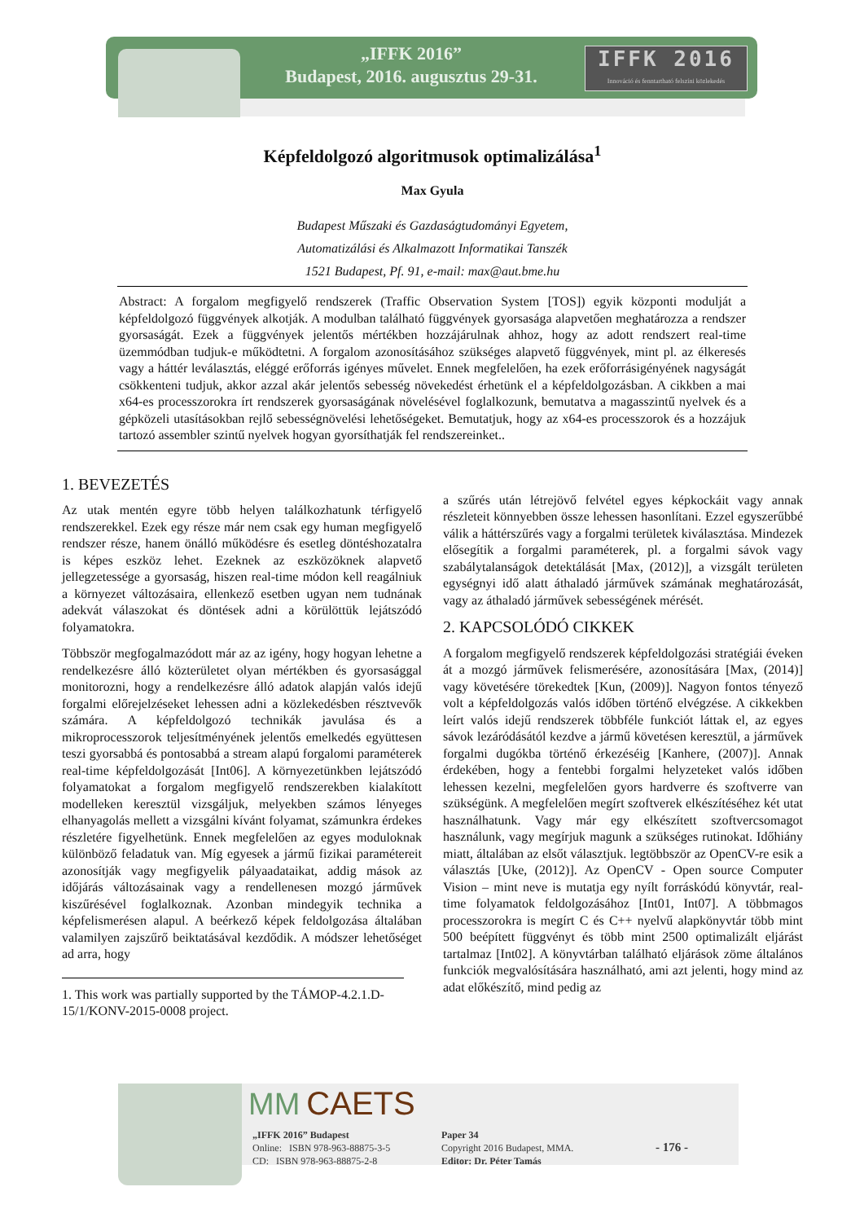„IFFK 2016”
Budapest, 2016. augusztus 29-31.
IFFK 2016
Innováció és fenntartható felszíni közlekedés
Képfeldolgozó algoritmusok optimalizálása<sup>1</sup>
Max Gyula
Budapest Műszaki és Gazdaságtudományi Egyetem,
Automatizálási és Alkalmazott Informatikai Tanszék
1521 Budapest, Pf. 91, e-mail: max@aut.bme.hu
Abstract: A forgalom megfigyelő rendszerek (Traffic Observation System [TOS]) egyik központi modulját a képfeldolgozó függvények alkotják. A modulban található függvények gyorsasága alapvetően meghatározza a rendszer gyorsaságát. Ezek a függvények jelentős mértékben hozzájárulnak ahhoz, hogy az adott rendszert real-time üzemmódban tudjuk-e működtetni. A forgalom azonosításához szükséges alapvető függvények, mint pl. az élkeresés vagy a háttér leválasztás, eléggé erőforrás igényes művelet. Ennek megfelelően, ha ezek erőforrásigényének nagyságát csökkenteni tudjuk, akkor azzal akár jelentős sebesség növekedést érhetünk el a képfeldolgozásban. A cikkben a mai x64-es processzorokra írt rendszerek gyorsaságának növelésével foglalkozunk, bemutatva a magasszintű nyelvek és a gépközeli utasításokban rejlő sebességnövelési lehetőségeket. Bemutatjuk, hogy az x64-es processzorok és a hozzájuk tartozó assembler szintű nyelvek hogyan gyorsíthatják fel rendszereinket..
1. BEVEZETÉS
Az utak mentén egyre több helyen találkozhatunk térfigyelő rendszerekkel. Ezek egy része már nem csak egy human megfigyelő rendszer része, hanem önálló működésre és esetleg döntéshozatalra is képes eszköz lehet. Ezeknek az eszközöknek alapvető jellegzetessége a gyorsaság, hiszen real-time módon kell reagálniuk a környezet változásaira, ellenkező esetben ugyan nem tudnának adekvát válaszokat és döntések adni a körülöttük lejátszódó folyamatokra.
Többször megfogalmazódott már az az igény, hogy hogyan lehetne a rendelkezésre álló közterületet olyan mértékben és gyorsasággal monitorozni, hogy a rendelkezésre álló adatok alapján valós idejű forgalmi előrejelzéseket lehessen adni a közlekedésben résztvevők számára. A képfeldolgozó technikák javulása és a mikroprocesszorok teljesítményének jelentős emelkedés együttesen teszi gyorsabbá és pontosabbá a stream alapú forgalomi paraméterek real-time képfeldolgozását [Int06]. A környezetünkben lejátszódó folyamatokat a forgalom megfigyelő rendszerekben kialakított modelleken keresztül vizsgáljuk, melyekben számos lényeges elhanyagolás mellett a vizsgálni kívánt folyamat, számunkra érdekes részletére figyelhetünk. Ennek megfelelően az egyes moduloknak különböző feladatuk van. Míg egyesek a jármű fizikai paramétereit azonosítják vagy megfigyelik pályaadataikat, addig mások az időjárás változásainak vagy a rendellenesen mozgó járművek kiszűrésével foglalkoznak. Azonban mindegyik technika a képfelismerésen alapul. A beérkező képek feldolgozása általában valamilyen zajszűrő beiktatásával kezdődik. A módszer lehetőséget ad arra, hogy
1. This work was partially supported by the TÁMOP-4.2.1.D-15/1/KONV-2015-0008 project.
a szűrés után létrejövő felvétel egyes képkockáit vagy annak részleteit könnyebben össze lehessen hasonlítani. Ezzel egyszerűbbé válik a háttérszűrés vagy a forgalmi területek kiválasztása. Mindezek elősegítik a forgalmi paraméterek, pl. a forgalmi sávok vagy szabálytalanságok detektálását [Max, (2012)], a vizsgált területen egységnyi idő alatt áthaladó járművek számának meghatározását, vagy az áthaladó járművek sebességének mérését.
2. KAPCSOLÓDÓ CIKKEK
A forgalom megfigyelő rendszerek képfeldolgozási stratégiái éveken át a mozgó járművek felismerésére, azonosítására [Max, (2014)] vagy követésére törekedtek [Kun, (2009)]. Nagyon fontos tényező volt a képfeldolgozás valós időben történő elvégzése. A cikkekben leírt valós idejű rendszerek többféle funkciót láttak el, az egyes sávok lezáródásától kezdve a jármű követésen keresztül, a járművek forgalmi dugókba történő érkezéséig [Kanhere, (2007)]. Annak érdekében, hogy a fentebbi forgalmi helyzeteket valós időben lehessen kezelni, megfelelően gyors hardverre és szoftverre van szükségünk. A megfelelően megírt szoftverek elkészítéséhez két utat használhatunk. Vagy már egy elkészített szoftvercsomagot használunk, vagy megírjuk magunk a szükséges rutinokat. Időhiány miatt, általában az elsőt választjuk. legtöbbször az OpenCV-re esik a választás [Uke, (2012)]. Az OpenCV - Open source Computer Vision – mint neve is mutatja egy nyílt forráskódú könyvtár, real-time folyamatok feldolgozásához [Int01, Int07]. A többmagos processzorokra is megírt C és C++ nyelvű alapkönyvtár több mint 500 beépített függvényt és több mint 2500 optimalizált eljárást tartalmaz [Int02]. A könyvtárban található eljárások zöme általános funkciók megvalósítására használható, ami azt jelenti, hogy mind az adat előkészítő, mind pedig az
MM CAETS
„IFFK 2016” Budapest
Online: ISBN 978-963-88875-3-5
CD: ISBN 978-963-88875-2-8
Paper 34
Copyright 2016 Budapest, MMA.
Editor: Dr. Péter Tamás
- 176 -